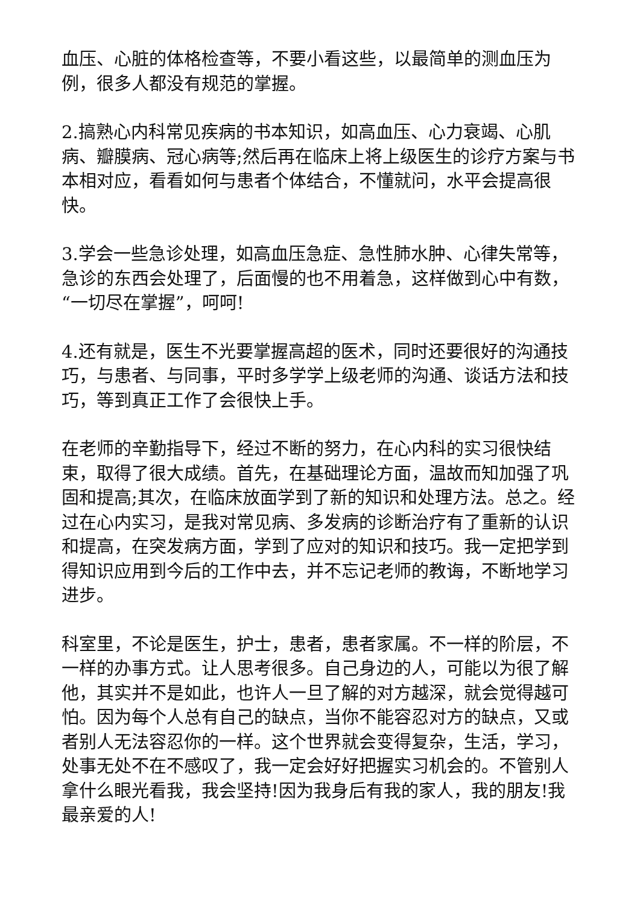血压、心脏的体格检查等，不要小看这些，以最简单的测血压为例，很多人都没有规范的掌握。
2.搞熟心内科常见疾病的书本知识，如高血压、心力衰竭、心肌病、瓣膜病、冠心病等;然后再在临床上将上级医生的诊疗方案与书本相对应，看看如何与患者个体结合，不懂就问，水平会提高很快。
3.学会一些急诊处理，如高血压急症、急性肺水肿、心律失常等，急诊的东西会处理了，后面慢的也不用着急，这样做到心中有数，“一切尽在掌握”，呵呵!
4.还有就是，医生不光要掌握高超的医术，同时还要很好的沟通技巧，与患者、与同事，平时多学学上级老师的沟通、谈话方法和技巧，等到真正工作了会很快上手。
在老师的辛勤指导下，经过不断的努力，在心内科的实习很快结束，取得了很大成绩。首先，在基础理论方面，温故而知加强了巩固和提高;其次，在临床放面学到了新的知识和处理方法。总之。经过在心内实习，是我对常见病、多发病的诊断治疗有了重新的认识和提高，在突发病方面，学到了应对的知识和技巧。我一定把学到得知识应用到今后的工作中去，并不忘记老师的教诲，不断地学习进步。
科室里，不论是医生，护士，患者，患者家属。不一样的阶层，不一样的办事方式。让人思考很多。自己身边的人，可能以为很了解他，其实并不是如此，也许人一旦了解的对方越深，就会觉得越可怕。因为每个人总有自己的缺点，当你不能容忍对方的缺点，又或者别人无法容忍你的一样。这个世界就会变得复杂，生活，学习，处事无处不在不感叹了，我一定会好好把握实习机会的。不管别人拿什么眼光看我，我会坚持!因为我身后有我的家人，我的朋友!我最亲爱的人!